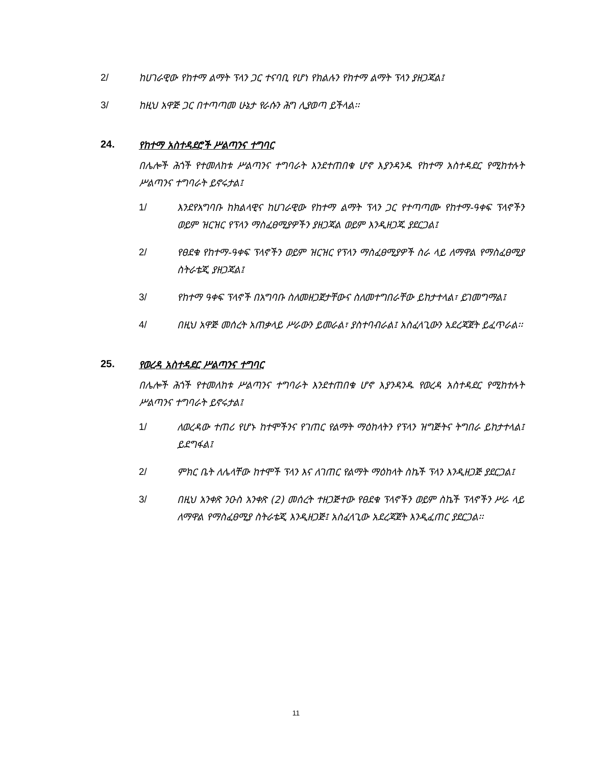2/ ከሀገራዊው የከተማ ልማት ፕላን ጋር ተናባቢ የሆነ የክልሉን የከተማ ልማት ፕላን ያዘጋጃል፤
3/ ከዚህ አዋጅ ጋር በተጣጣመ ሁኔታ የራሱን ሕግ ሊያወጣ ይችላል፡፡
24. የከተማ አስተዳደሮች ሥልጣንና ተግባር
በሌሎች ሕጎች የተመለከቱ ሥልጣንና ተግባራት እንደተጠበቁ ሆኖ እያንዳንዱ የከተማ አስተዳደር የሚከተሉት ሥልጣንና ተግባራት ይኖሩታል፤
1/ እንደየአግባቡ ከክልላዊና ከሀገራዊው የከተማ ልማት ፕላን ጋር የተጣጣሙ የከተማ-ዓቀፍ ፕላኖችን ወይም ዝርዝር የፕላን ማስፈፀሚያዎችን ያዘጋጃል ወይም እንዲዘጋጁ ያደርጋል፤
2/ የፀደቁ የከተማ-ዓቀፍ ፕላኖችን ወይም ዝርዝር የፕላን ማስፈፀሚያዎች ስራ ላይ ለማዋል የማስፈፀሚያ ስትራቴጂ ያዘጋጃል፤
3/ የከተማ ዓቀፍ ፕላኖች በአግባቡ ስለመዘጋጀታቸውና ስለመተግበራቸው ይከታተላል፣ ይገመግማል፤
4/ በዚህ አዋጅ መሰረት አጠቃላይ ሥራውን ይመራል፣ ያስተባብራል፤ አስፈላጊውን አደረጃጀት ይፈጥራል፡፡
25. የወረዳ አስተዳደር ሥልጣንና ተግባር
በሌሎች ሕጎች የተመለከቱ ሥልጣንና ተግባራት እንደተጠበቁ ሆኖ እያንዳንዱ የወረዳ አስተዳደር የሚከተሉት ሥልጣንና ተግባራት ይኖሩታል፤
1/ ለወረዳው ተጠሪ የሆኑ ከተሞችንና የገጠር የልማት ማዕከላትን የፕላን ዝግጅትና ትግበራ ይከታተላል፤ ይደግፋል፤
2/ ምክር ቤት ለሌላቸው ከተሞች ፕላን እና ለገጠር የልማት ማዕከላት ስኬች ፕላን እንዲዘጋጅ ያደርጋል፤
3/ በዚህ አንቀጽ ንዑስ አንቀጽ (2) መሰረት ተዘጋጅተው የፀደቁ ፕላኖችን ወይም ስኬች ፕላኖችን ሥራ ላይ ለማዋል የማስፈፀሚያ ስትራቴጂ እንዲዘጋጅ፤ አስፈላጊው አደረጃጀት እንዲፈጠር ያደርጋል፡፡
11